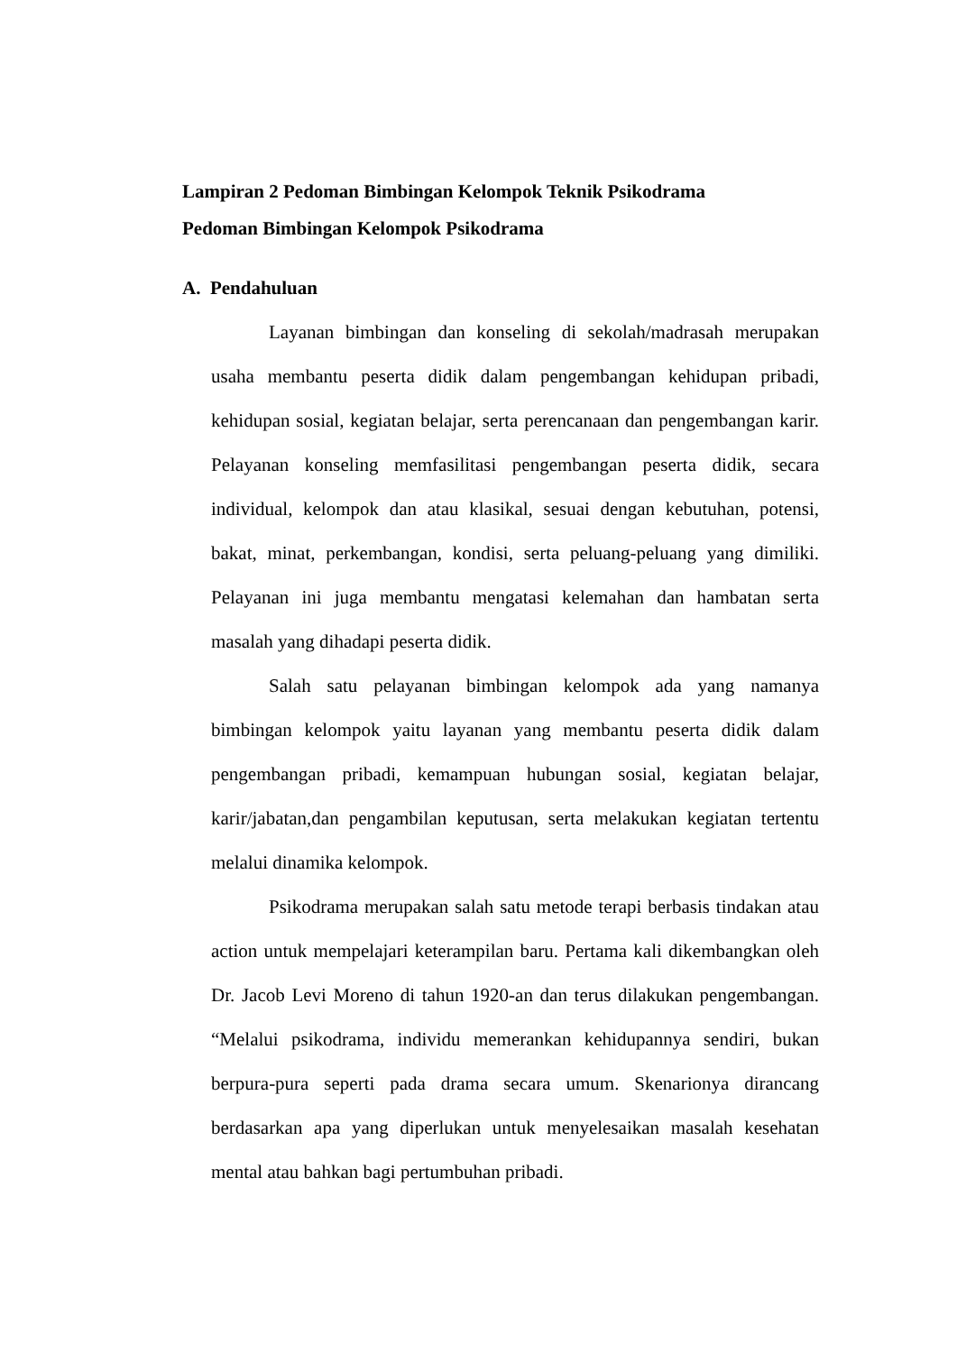Lampiran 2 Pedoman Bimbingan Kelompok Teknik Psikodrama
Pedoman Bimbingan Kelompok Psikodrama
A. Pendahuluan
Layanan bimbingan dan konseling di sekolah/madrasah merupakan usaha membantu peserta didik dalam pengembangan kehidupan pribadi, kehidupan sosial, kegiatan belajar, serta perencanaan dan pengembangan karir. Pelayanan konseling memfasilitasi pengembangan peserta didik, secara individual, kelompok dan atau klasikal, sesuai dengan kebutuhan, potensi, bakat, minat, perkembangan, kondisi, serta peluang-peluang yang dimiliki. Pelayanan ini juga membantu mengatasi kelemahan dan hambatan serta masalah yang dihadapi peserta didik.
Salah satu pelayanan bimbingan kelompok ada yang namanya bimbingan kelompok yaitu layanan yang membantu peserta didik dalam pengembangan pribadi, kemampuan hubungan sosial, kegiatan belajar, karir/jabatan,dan pengambilan keputusan, serta melakukan kegiatan tertentu melalui dinamika kelompok.
Psikodrama merupakan salah satu metode terapi berbasis tindakan atau action untuk mempelajari keterampilan baru. Pertama kali dikembangkan oleh Dr. Jacob Levi Moreno di tahun 1920-an dan terus dilakukan pengembangan. “Melalui psikodrama, individu memerankan kehidupannya sendiri, bukan berpura-pura seperti pada drama secara umum. Skenarionya dirancang berdasarkan apa yang diperlukan untuk menyelesaikan masalah kesehatan mental atau bahkan bagi pertumbuhan pribadi.